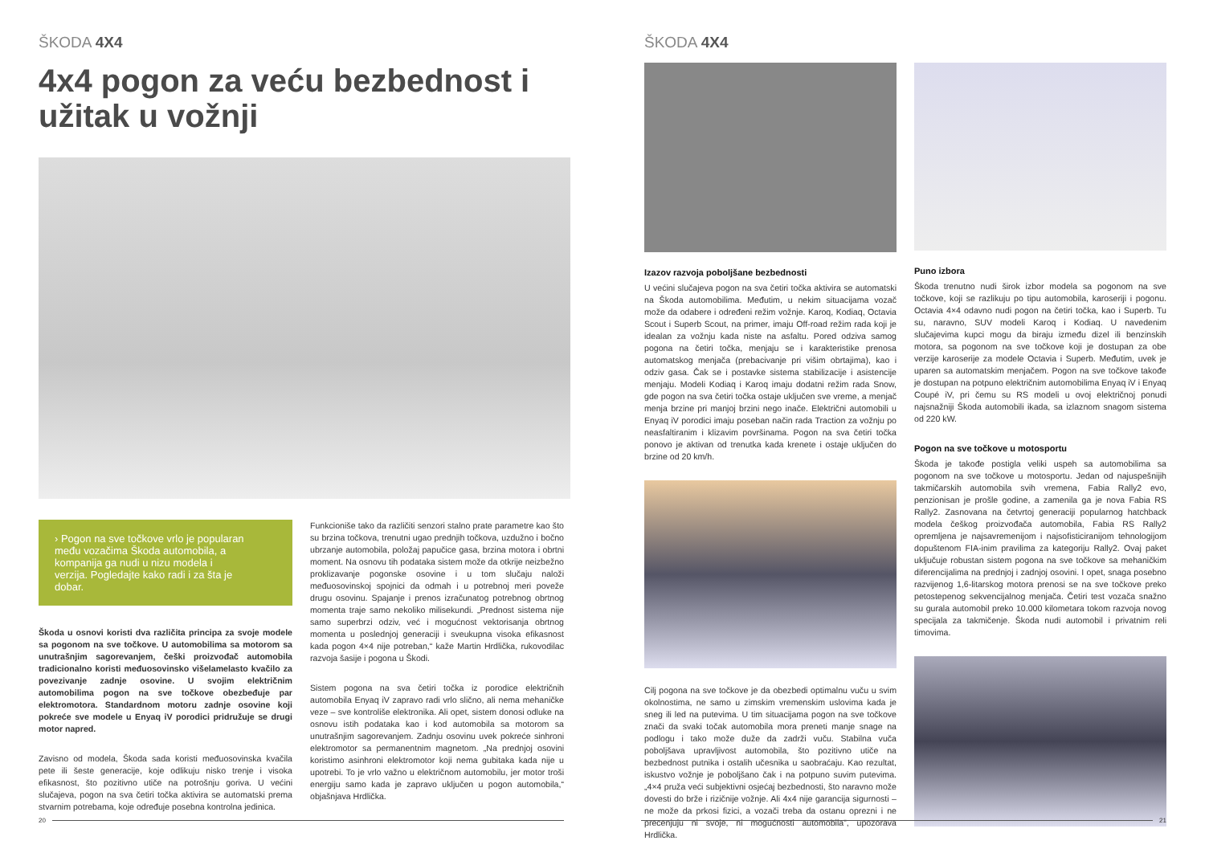ŠKODA 4X4
4x4 pogon za veću bezbednost i užitak u vožnji
› Pogon na sve točkove vrlo je popularan među vozačima Škoda automobila, a kompanija ga nudi u nizu modela i verzija. Pogledajte kako radi i za šta je dobar.
Škoda u osnovi koristi dva različita principa za svoje modele sa pogonom na sve točkove. U automobilima sa motorom sa unutrašnjim sagorevanjem, češki proizvođač automobila tradicionalno koristi međuosovinsko višelamelasto kvačilo za povezivanje zadnje osovine. U svojim električnim automobilima pogon na sve točkove obezbeđuje par elektromotora. Standardnom motoru zadnje osovine koji pokreće sve modele u Enyaq iV porodici pridružuje se drugi motor napred.
Zavisno od modela, Škoda sada koristi međuosovinska kvačila pete ili šeste generacije, koje odlikuju nisko trenje i visoka efikasnost, što pozitivno utiče na potrošnju goriva. U većini slučajeva, pogon na sva četiri točka aktivira se automatski prema stvarnim potrebama, koje određuje posebna kontrolna jedinica.
Funkcioniše tako da različiti senzori stalno prate parametre kao što su brzina točkova, trenutni ugao prednjih točkova, uzdužno i bočno ubrzanje automobila, položaj papučice gasa, brzina motora i obrtni moment. Na osnovu tih podataka sistem može da otkrije neizbežno proklizavanje pogonske osovine i u tom slučaju naloži međuosovinskoj spojnici da odmah i u potrebnoj meri poveže drugu osovinu. Spajanje i prenos izračunatog potrebnog obrtnog momenta traje samo nekoliko milisekundi. „Prednost sistema nije samo superbrzi odziv, već i mogućnost vektorisanja obrtnog momenta u poslednjoj generaciji i sveukupna visoka efikasnost kada pogon 4×4 nije potreban,“ kaže Martin Hrdlička, rukovodilac razvoja šasije i pogona u Škodi.
Sistem pogona na sva četiri točka iz porodice električnih automobila Enyaq iV zapravo radi vrlo slično, ali nema mehaničke veze – sve kontroliše elektronika. Ali opet, sistem donosi odluke na osnovu istih podataka kao i kod automobila sa motorom sa unutrašnjim sagorevanjem. Zadnju osovinu uvek pokreće sinhroni elektromotor sa permanentnim magnetom. „Na prednjoj osovini koristimo asinhroni elektromotor koji nema gubitaka kada nije u upotrebi. To je vrlo važno u električnom automobilu, jer motor troši energiju samo kada je zapravo uključen u pogon automobila,“ objašnjava Hrdlička.
20
ŠKODA 4X4
Izazov razvoja poboljšane bezbednosti
U većini slučajeva pogon na sva četiri točka aktivira se automatski na Škoda automobilima. Međutim, u nekim situacijama vozač može da odabere i određeni režim vožnje. Karoq, Kodiaq, Octavia Scout i Superb Scout, na primer, imaju Off-road režim rada koji je idealan za vožnju kada niste na asfaltu. Pored odziva samog pogona na četiri točka, menjaju se i karakteristike prenosa automatskog menjača (prebacivanje pri višim obrtajima), kao i odziv gasa. Čak se i postavke sistema stabilizacije i asistencije menjaju. Modeli Kodiaq i Karoq imaju dodatni režim rada Snow, gde pogon na sva četiri točka ostaje uključen sve vreme, a menjač menja brzine pri manjoj brzini nego inače. Električni automobili u Enyaq iV porodici imaju poseban način rada Traction za vožnju po neasfaltiranim i klizavim površinama. Pogon na sva četiri točka ponovo je aktivan od trenutka kada krenete i ostaje uključen do brzine od 20 km/h.
Cilj pogona na sve točkove je da obezbedi optimalnu vuču u svim okolnostima, ne samo u zimskim vremenskim uslovima kada je sneg ili led na putevima. U tim situacijama pogon na sve točkove znači da svaki točak automobila mora preneti manje snage na podlogu i tako može duže da zadrži vuču. Stabilna vuča poboljšava upravljivost automobila, što pozitivno utiče na bezbednost putnika i ostalih učesnika u saobraćaju. Kao rezultat, iskustvo vožnje je poboljšano čak i na potpuno suvim putevima. „4×4 pruža veći subjektivni osjećaj bezbednosti, što naravno može dovesti do brže i rizičnije vožnje. Ali 4x4 nije garancija sigurnosti – ne može da prkosi fizici, a vozači treba da ostanu oprezni i ne precenjuju ni svoje, ni mogućnosti automobila”, upozorava Hrdlička.
Puno izbora
Škoda trenutno nudi širok izbor modela sa pogonom na sve točkove, koji se razlikuju po tipu automobila, karoseriji i pogonu. Octavia 4×4 odavno nudi pogon na četiri točka, kao i Superb. Tu su, naravno, SUV modeli Karoq i Kodiaq. U navedenim slučajevima kupci mogu da biraju između dizel ili benzinskih motora, sa pogonom na sve točkove koji je dostupan za obe verzije karoserije za modele Octavia i Superb. Međutim, uvek je uparen sa automatskim menjačem. Pogon na sve točkove takođe je dostupan na potpuno električnim automobilima Enyaq iV i Enyaq Coupé iV, pri čemu su RS modeli u ovoj električnoj ponudi najsnažniji Škoda automobili ikada, sa izlaznom snagom sistema od 220 kW.
Pogon na sve točkove u motosportu
Škoda je takođe postigla veliki uspeh sa automobilima sa pogonom na sve točkove u motosportu. Jedan od najuspešnijih takmičarskih automobila svih vremena, Fabia Rally2 evo, penzionisan je prošle godine, a zamenila ga je nova Fabia RS Rally2. Zasnovana na četvrtoj generaciji popularnog hatchback modela češkog proizvođača automobila, Fabia RS Rally2 opremljena je najsavremenijom i najsofisticiranijom tehnologijom dopuštenom FIA-inim pravilima za kategoriju Rally2. Ovaj paket uključuje robustan sistem pogona na sve točkove sa mehaničkim diferencijalima na prednjoj i zadnjoj osovini. I opet, snaga posebno razvijenog 1,6-litarskog motora prenosi se na sve točkove preko petostepenog sekvencijalnog menjača. Četiri test vozača snažno su gurala automobil preko 10.000 kilometara tokom razvoja novog specijala za takmičenje. Škoda nudi automobil i privatnim reli timovima.
21